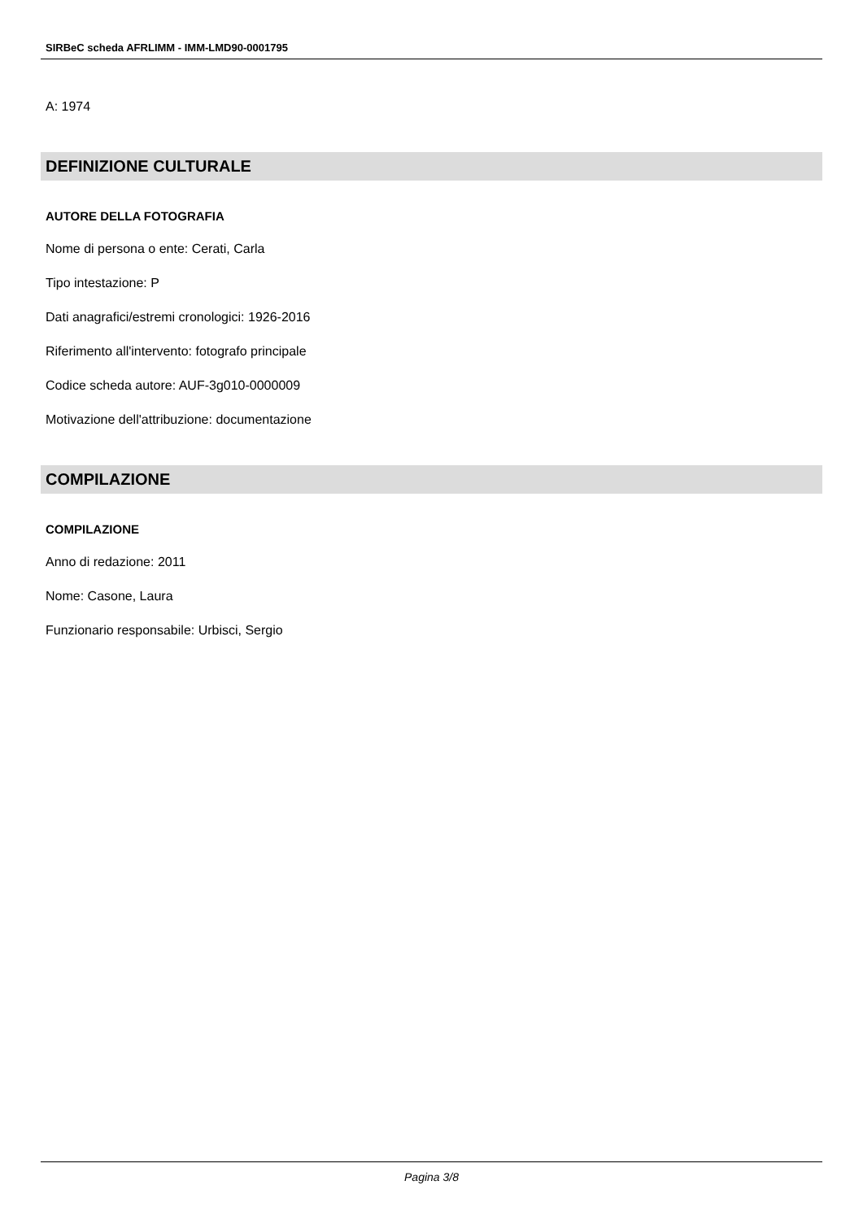SIRBeC scheda AFRLIMM - IMM-LMD90-0001795
A: 1974
DEFINIZIONE CULTURALE
AUTORE DELLA FOTOGRAFIA
Nome di persona o ente: Cerati, Carla
Tipo intestazione: P
Dati anagrafici/estremi cronologici: 1926-2016
Riferimento all'intervento: fotografo principale
Codice scheda autore: AUF-3g010-0000009
Motivazione dell'attribuzione: documentazione
COMPILAZIONE
COMPILAZIONE
Anno di redazione: 2011
Nome: Casone, Laura
Funzionario responsabile: Urbisci, Sergio
Pagina 3/8